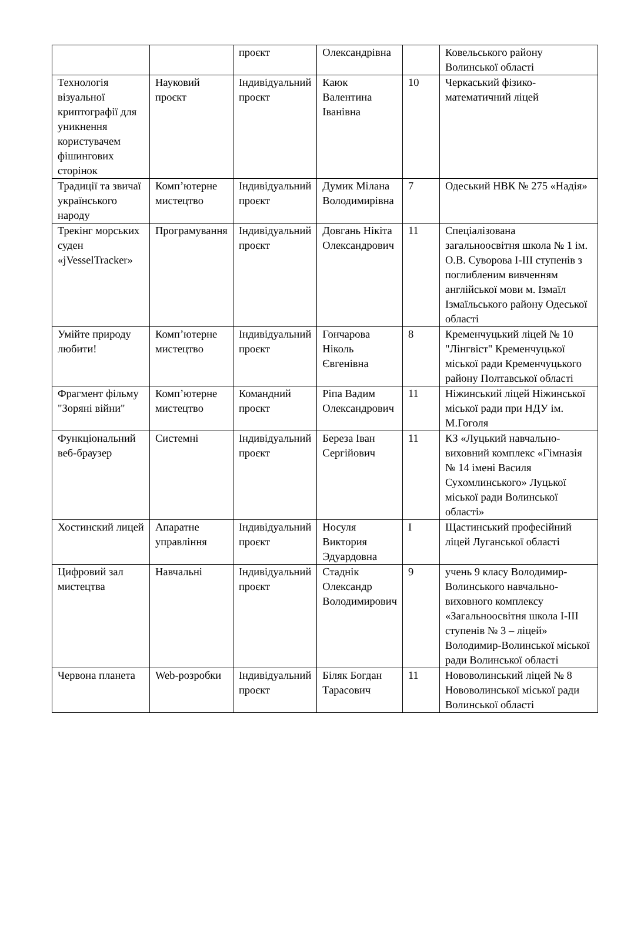| | | проєкт | Олександрівна | | Ковельського району Волинської області |
| Технологія візуальної криптографії для уникнення користувачем фішингових сторінок | Науковий проєкт | Індивідуальний проєкт | Каюк Валентина Іванівна | 10 | Черкаський фізико-математичний ліцей |
| Традиції та звичаї українського народу | Комп’ютерне мистецтво | Індивідуальний проєкт | Думик Мілана Володимирівна | 7 | Одеський НВК № 275 «Надія» |
| Трекінг морських суден «jVesselTracker» | Програмування | Індивідуальний проєкт | Довгань Нікіта Олександрович | 11 | Спеціалізована загальноосвітня школа № 1 ім. О.В. Суворова I-III ступенів з поглибленим вивченням англійської мови м. Ізмаїл Ізмаїльського району Одеської області |
| Умійте природу любити! | Комп’ютерне мистецтво | Індивідуальний проєкт | Гончарова Ніколь Євгенівна | 8 | Кременчуцький ліцей № 10 "Лінгвіст" Кременчуцької міської ради Кременчуцького району Полтавської області |
| Фрагмент фільму "Зоряні війни" | Комп’ютерне мистецтво | Командний проєкт | Ріпа Вадим Олександрович | 11 | Ніжинський ліцей Ніжинської міської ради при НДУ ім. М.Гоголя |
| Функціональний веб-браузер | Системні | Індивідуальний проєкт | Береза Іван Сергійович | 11 | КЗ «Луцький навчально-виховний комплекс «Гімназія № 14 імені Василя Сухомлинського» Луцької міської ради Волинської області» |
| Хостинский лицей | Апаратне управління | Індивідуальний проєкт | Носуля Виктория Эдуардовна | I | Щастинський професійний ліцей Луганської області |
| Цифровий зал мистецтва | Навчальні | Індивідуальний проєкт | Стаднік Олександр Володимирович | 9 | учень 9 класу Володимир-Волинського навчально-виховного комплексу «Загальноосвітня школа I-III ступенів № 3 – ліцей» Володимир-Волинської міської ради Волинської області |
| Червона планета | Web-розробки | Індивідуальний проєкт | Біляк Богдан Тарасович | 11 | Нововолинський ліцей № 8 Нововолинської міської ради Волинської області |